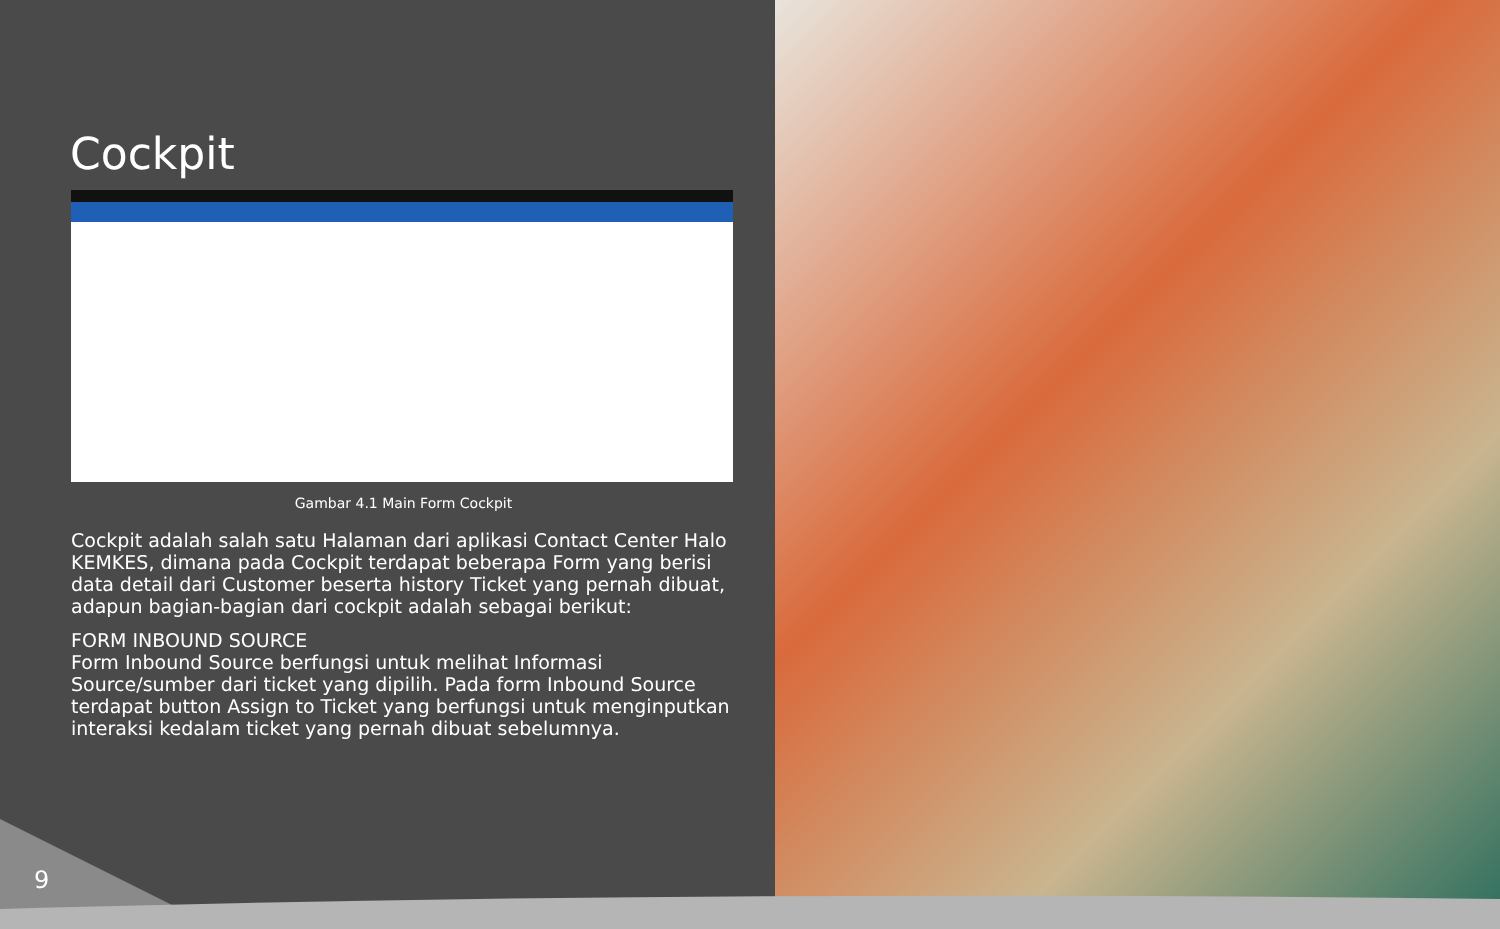Cockpit
Gambar 4.1 Main Form Cockpit
Cockpit adalah salah satu Halaman dari aplikasi Contact Center Halo KEMKES, dimana pada Cockpit terdapat beberapa Form yang berisi data detail dari Customer beserta history Ticket yang pernah dibuat, adapun bagian-bagian dari cockpit adalah sebagai berikut:
FORM INBOUND SOURCE
Form Inbound Source berfungsi untuk melihat Informasi Source/sumber dari ticket yang dipilih. Pada form Inbound Source terdapat button Assign to Ticket yang berfungsi untuk menginputkan interaksi kedalam ticket yang pernah dibuat sebelumnya.
9